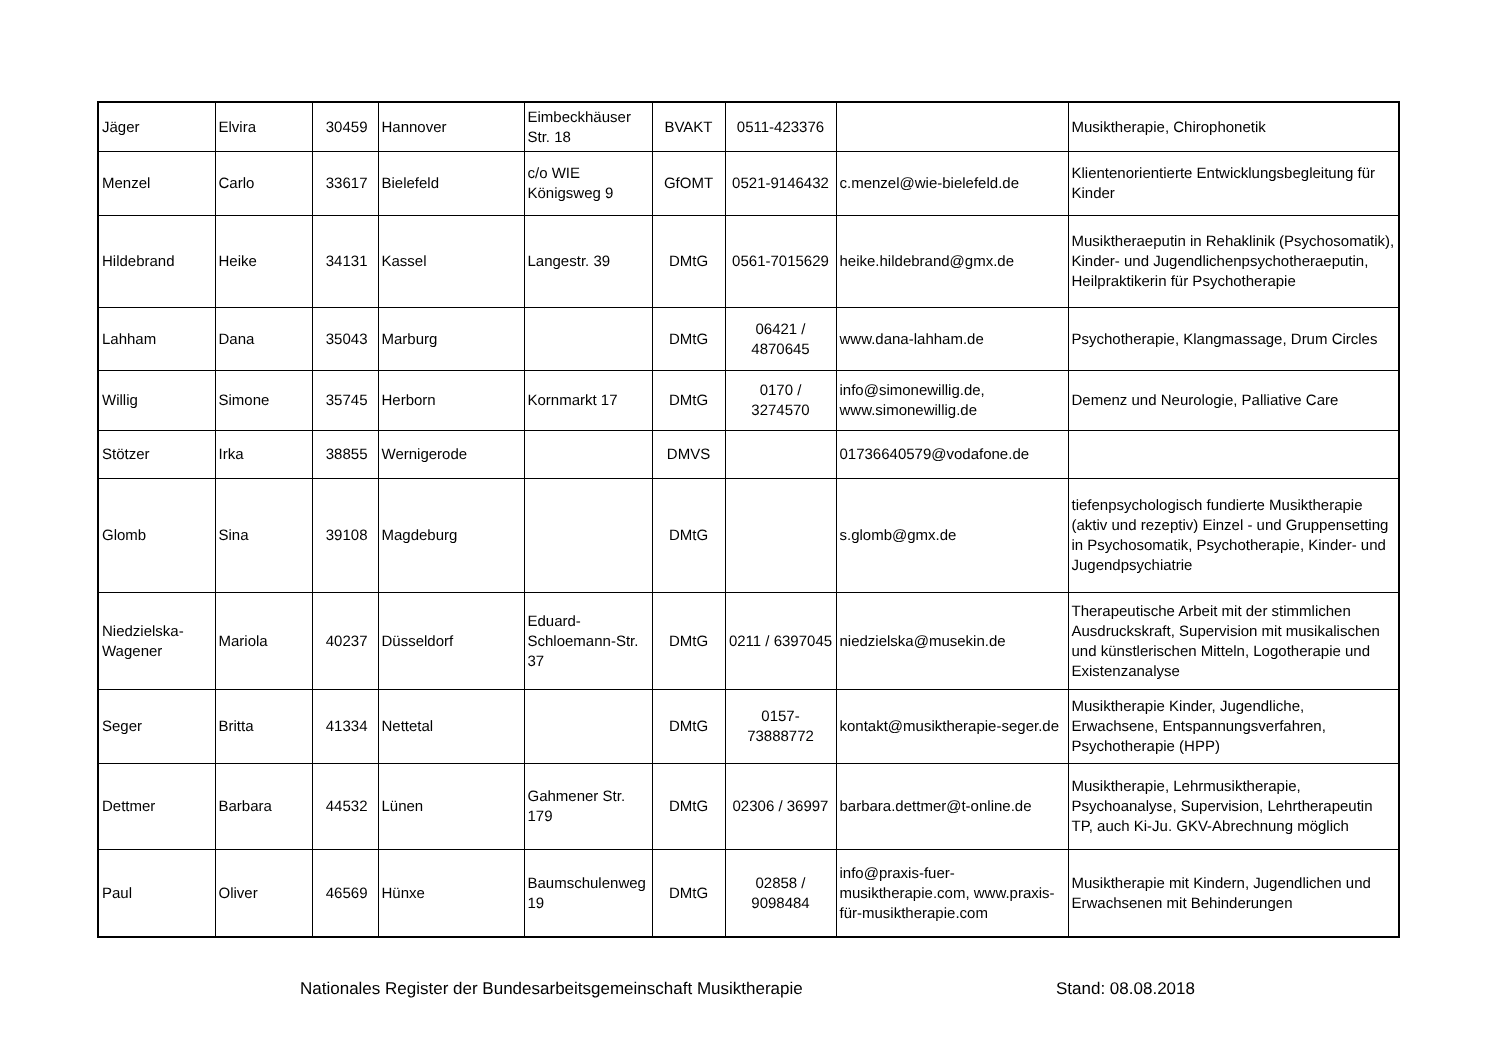| Jäger | Elvira | 30459 | Hannover | Eimbeckhäuser Str. 18 | BVAKT | 0511-423376 | | Musiktherapie, Chirophonetik |
| Menzel | Carlo | 33617 | Bielefeld | c/o WIE Königsweg 9 | GfOMT | 0521-9146432 | c.menzel@wie-bielefeld.de | Klientenorientierte Entwicklungsbegleitung für Kinder |
| Hildebrand | Heike | 34131 | Kassel | Langestr. 39 | DMtG | 0561-7015629 | heike.hildebrand@gmx.de | Musiktheraeputin in Rehaklinik (Psychosomatik), Kinder- und Jugendlichenpsychotheraeputin, Heilpraktikerin für Psychotherapie |
| Lahham | Dana | 35043 | Marburg | | DMtG | 06421 / 4870645 | www.dana-lahham.de | Psychotherapie, Klangmassage, Drum Circles |
| Willig | Simone | 35745 | Herborn | Kornmarkt 17 | DMtG | 0170 / 3274570 | info@simonewillig.de, www.simonewillig.de | Demenz und Neurologie, Palliative Care |
| Stötzer | Irka | 38855 | Wernigerode | | DMVS | | 01736640579@vodafone.de | |
| Glomb | Sina | 39108 | Magdeburg | | DMtG | | s.glomb@gmx.de | tiefenpsychologisch fundierte Musiktherapie (aktiv und rezeptiv) Einzel - und Gruppensetting in Psychosomatik, Psychotherapie, Kinder- und Jugendpsychiatrie |
| Niedzielska-Wagener | Mariola | 40237 | Düsseldorf | Eduard-Schloemann-Str. 37 | DMtG | 0211 / 6397045 | niedzielska@musekin.de | Therapeutische Arbeit mit der stimmlichen Ausdruckskraft, Supervision mit musikalischen und künstlerischen Mitteln, Logotherapie und Existenzanalyse |
| Seger | Britta | 41334 | Nettetal | | DMtG | 0157-73888772 | kontakt@musiktherapie-seger.de | Musiktherapie Kinder, Jugendliche, Erwachsene, Entspannungsverfahren, Psychotherapie (HPP) |
| Dettmer | Barbara | 44532 | Lünen | Gahmener Str. 179 | DMtG | 02306 / 36997 | barbara.dettmer@t-online.de | Musiktherapie, Lehrmusiktherapie, Psychoanalyse, Supervision, Lehrtherapeutin TP, auch Ki-Ju. GKV-Abrechnung möglich |
| Paul | Oliver | 46569 | Hünxe | Baumschulenweg 19 | DMtG | 02858 / 9098484 | info@praxis-fuer-musiktherapie.com, www.praxis-für-musiktherapie.com | Musiktherapie mit Kindern, Jugendlichen und Erwachsenen mit Behinderungen |
Nationales Register der Bundesarbeitsgemeinschaft Musiktherapie Stand: 08.08.2018